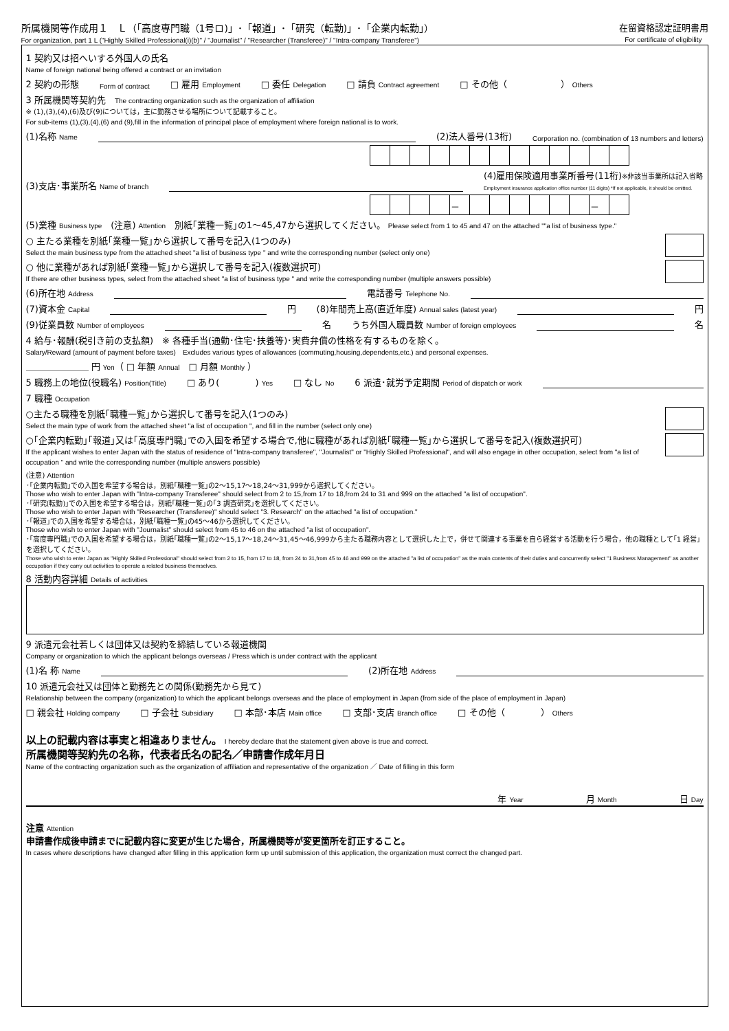所属機関等作成用１　Ｌ（「高度専門職（1号ロ)」･「報道」･「研究（転勤)」･「企業内転勤」）
For organization, part 1 L ("Highly Skilled Professional(i)(b)" / "Journalist" / "Researcher (Transferee)" / "Intra-company Transferee")
在留資格認定証明書用
For certificate of eligibility
1 契約又は招へいする外国人の氏名
Name of foreign national being offered a contract or an invitation
2 契約の形態 Form of contract □ 雇用 Employment □ 委任 Delegation □ 請負 Contract agreement □ その他（　　　　　　） Others
3 所属機関等契約先　The contracting organization such as the organization of affiliation
※ (1),(3),(4),(6)及び(9)については，主に勤務させる場所について記載すること。
For sub-items (1),(3),(4),(6) and (9),fill in the information of principal place of employment where foreign national is to work.
(1)名称 Name (2)法人番号(13桁) Corporation no. (combination of 13 numbers and letters)
(3)支店･事業所名 Name of branch (4)雇用保険適用事業所番号(11桁)※非該当事業所は記入省略
Employment insurance application office number (11 digits) *If not applicable, it should be omitted.
| | | | | － | | | | | | | － | |
(5)業種 Business type　(注意) Attention　別紙｢業種一覧｣の1～45,47から選択してください。 Please select from 1 to 45 and 47 on the attached ""a list of business type."
○ 主たる業種を別紙｢業種一覧｣から選択して番号を記入(1つのみ)
Select the main business type from the attached sheet "a list of business type " and write the corresponding number (select only one)
○ 他に業種があれば別紙｢業種一覧｣から選択して番号を記入(複数選択可)
If there are other business types, select from the attached sheet "a list of business type " and write the corresponding number (multiple answers possible)
(6)所在地 Address 電話番号 Telephone No.
(7)資本金 Capital 円 (8)年間売上高(直近年度) Annual sales (latest year) 円
(9)従業員数 Number of employees 名 うち外国人職員数 Number of foreign employees 名
4 給与･報酬(税引き前の支払額)　※ 各種手当(通勤･住宅･扶養等)･実費弁償の性格を有するものを除く。
Salary/Reward (amount of payment before taxes)　Excludes various types of allowances (commuting,housing,dependents,etc.) and personal expenses.
＿＿＿＿＿＿＿ 円 Yen（ □ 年額 Annual　□ 月額 Monthly ）
5 職務上の地位(役職名) Position(Title) □ あり(　　　　) Yes □ なし No 6 派遣･就労予定期間 Period of dispatch or work
7 職種 Occupation
○主たる職種を別紙｢職種一覧｣から選択して番号を記入(1つのみ)
Select the main type of work from the attached sheet "a list of occupation ", and fill in the number (select only one)
○｢企業内転勤｣｢報道｣又は｢高度専門職｣での入国を希望する場合で,他に職種があれば別紙｢職種一覧｣から選択して番号を記入(複数選択可)
If the applicant wishes to enter Japan with the status of residence of "Intra-company transferee", "Journalist" or "Highly Skilled Professional", and will also engage in other occupation, select from "a list of occupation " and write the corresponding number (multiple answers possible)
(注意) Attention
･｢企業内転勤｣での入国を希望する場合は，別紙｢職種一覧｣の2～15,17～18,24～31,999から選択してください。
Those who wish to enter Japan with "Intra-company Transferee" should select from 2 to 15,from 17 to 18,from 24 to 31 and 999 on the attached "a list of occupation".
･｢研究(転勤)｣での入国を希望する場合は，別紙｢職種一覧｣の｢3 調査研究｣を選択してください。
Those who wish to enter Japan with "Researcher (Transferee)" should select "3. Research" on the attached "a list of occupation."
･｢報道｣での入国を希望する場合は，別紙｢職種一覧｣の45～46から選択してください。
Those who wish to enter Japan with "Journalist" should select from 45 to 46 on the attached "a list of occupation".
･｢高度専門職｣での入国を希望する場合は，別紙｢職種一覧｣の2～15,17～18,24～31,45～46,999から主たる職務内容として選択した上で，併せて関連する事業を自ら経営する活動を行う場合，他の職種として｢1 経営｣を選択してください。
Those who wish to enter Japan as "Highly Skilled Professional" should select from 2 to 15, from 17 to 18, from 24 to 31,from 45 to 46 and 999 on the attached "a list of occupation" as the main contents of their duties and concurrently select "1 Business Management" as another occupation if they carry out activities to operate a related business themselves.
8 活動内容詳細 Details of activities
9 派遣元会社若しくは団体又は契約を締結している報道機関
Company or organization to which the applicant belongs overseas / Press which is under contract with the applicant
(1)名 称 Name (2)所在地 Address
10 派遣元会社又は団体と勤務先との関係(勤務先から見て)
Relationship between the company (organization) to which the applicant belongs overseas and the place of employment in Japan (from side of the place of employment in Japan)
□ 親会社 Holding company □ 子会社 Subsidiary □ 本部･本店 Main office □ 支部･支店 Branch office □ その他（　　　　） Others
以上の記載内容は事実と相違ありません。 I hereby declare that the statement given above is true and correct.
所属機関等契約先の名称，代表者氏名の記名／申請書作成年月日
Name of the contracting organization such as the organization of affiliation and representative of the organization ／ Date of filling in this form
年 Year　　　　　　　月 Month　　　　　　　日 Day
注意 Attention
申請書作成後申請までに記載内容に変更が生じた場合，所属機関等が変更箇所を訂正すること。
In cases where descriptions have changed after filling in this application form up until submission of this application, the organization must correct the changed part.